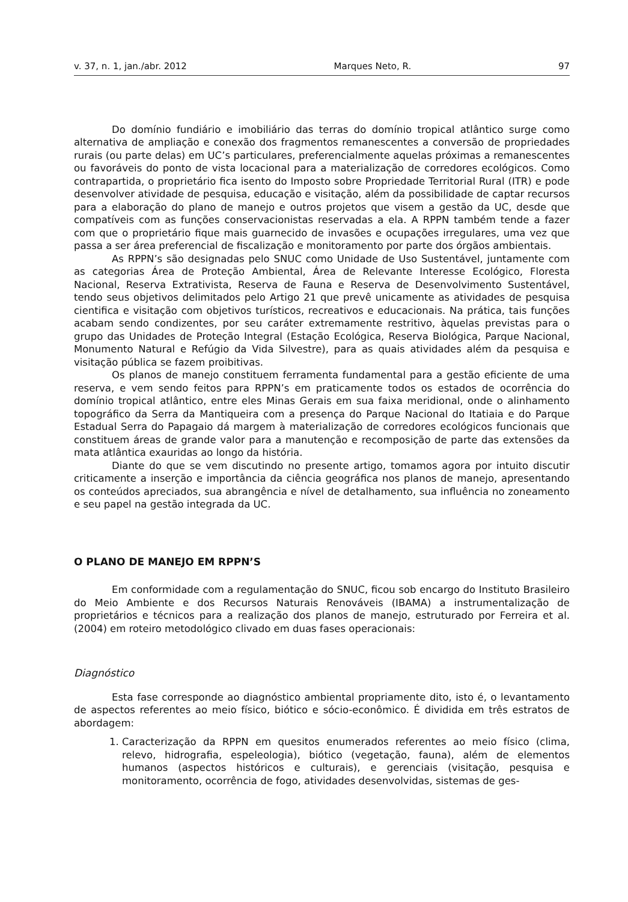v. 37, n. 1, jan./abr. 2012 Marques Neto, R. 97
Do domínio fundiário e imobiliário das terras do domínio tropical atlântico surge como alternativa de ampliação e conexão dos fragmentos remanescentes a conversão de propriedades rurais (ou parte delas) em UC’s particulares, preferencialmente aquelas próximas a remanescentes ou favoráveis do ponto de vista locacional para a materialização de corredores ecológicos. Como contrapartida, o proprietário fica isento do Imposto sobre Propriedade Territorial Rural (ITR) e pode desenvolver atividade de pesquisa, educação e visitação, além da possibilidade de captar recursos para a elaboração do plano de manejo e outros projetos que visem a gestão da UC, desde que compatíveis com as funções conservacionistas reservadas a ela. A RPPN também tende a fazer com que o proprietário fique mais guarnecido de invasões e ocupações irregulares, uma vez que passa a ser área preferencial de fiscalização e monitoramento por parte dos órgãos ambientais.
As RPPN’s são designadas pelo SNUC como Unidade de Uso Sustentável, juntamente com as categorias Área de Proteção Ambiental, Área de Relevante Interesse Ecológico, Floresta Nacional, Reserva Extrativista, Reserva de Fauna e Reserva de Desenvolvimento Sustentável, tendo seus objetivos delimitados pelo Artigo 21 que prevê unicamente as atividades de pesquisa cientifica e visitação com objetivos turísticos, recreativos e educacionais. Na prática, tais funções acabam sendo condizentes, por seu caráter extremamente restritivo, àquelas previstas para o grupo das Unidades de Proteção Integral (Estação Ecológica, Reserva Biológica, Parque Nacional, Monumento Natural e Refúgio da Vida Silvestre), para as quais atividades além da pesquisa e visitação pública se fazem proibitivas.
Os planos de manejo constituem ferramenta fundamental para a gestão eficiente de uma reserva, e vem sendo feitos para RPPN’s em praticamente todos os estados de ocorrência do domínio tropical atlântico, entre eles Minas Gerais em sua faixa meridional, onde o alinhamento topográfico da Serra da Mantiqueira com a presença do Parque Nacional do Itatiaia e do Parque Estadual Serra do Papagaio dá margem à materialização de corredores ecológicos funcionais que constituem áreas de grande valor para a manutenção e recomposição de parte das extensões da mata atlântica exauridas ao longo da história.
Diante do que se vem discutindo no presente artigo, tomamos agora por intuito discutir criticamente a inserção e importância da ciência geográfica nos planos de manejo, apresentando os conteúdos apreciados, sua abrangência e nível de detalhamento, sua influência no zoneamento e seu papel na gestão integrada da UC.
O PLANO DE MANEJO EM RPPN’S
Em conformidade com a regulamentação do SNUC, ficou sob encargo do Instituto Brasileiro do Meio Ambiente e dos Recursos Naturais Renováveis (IBAMA) a instrumentalização de proprietários e técnicos para a realização dos planos de manejo, estruturado por Ferreira et al. (2004) em roteiro metodológico clivado em duas fases operacionais:
Diagnóstico
Esta fase corresponde ao diagnóstico ambiental propriamente dito, isto é, o levantamento de aspectos referentes ao meio físico, biótico e sócio-econômico. É dividida em três estratos de abordagem:
1. Caracterização da RPPN em quesitos enumerados referentes ao meio físico (clima, relevo, hidrografia, espeleologia), biótico (vegetação, fauna), além de elementos humanos (aspectos históricos e culturais), e gerenciais (visitação, pesquisa e monitoramento, ocorrência de fogo, atividades desenvolvidas, sistemas de ges-